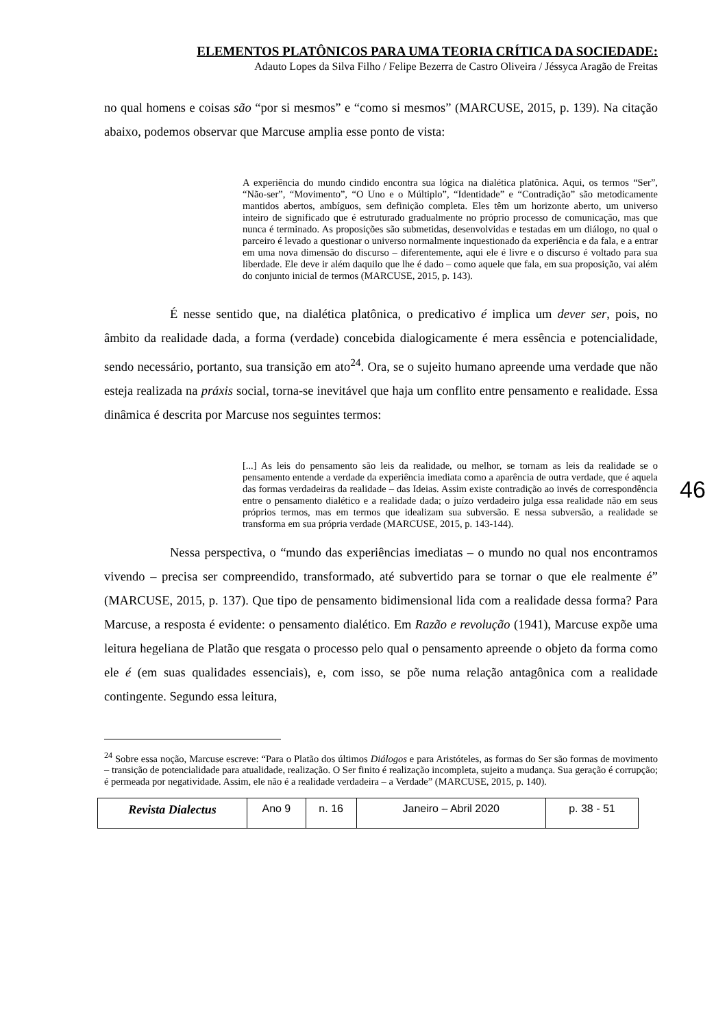ELEMENTOS PLATÔNICOS PARA UMA TEORIA CRÍTICA DA SOCIEDADE:
Adauto Lopes da Silva Filho / Felipe Bezerra de Castro Oliveira / Jéssyca Aragão de Freitas
no qual homens e coisas são “por si mesmos” e “como si mesmos” (MARCUSE, 2015, p. 139). Na citação abaixo, podemos observar que Marcuse amplia esse ponto de vista:
A experiência do mundo cindido encontra sua lógica na dialética platônica. Aqui, os termos “Ser”, “Não-ser”, “Movimento”, “O Uno e o Múltiplo”, “Identidade” e “Contradição” são metodicamente mantidos abertos, ambíguos, sem definição completa. Eles têm um horizonte aberto, um universo inteiro de significado que é estruturado gradualmente no próprio processo de comunicação, mas que nunca é terminado. As proposições são submetidas, desenvolvidas e testadas em um diálogo, no qual o parceiro é levado a questionar o universo normalmente inquestionado da experiência e da fala, e a entrar em uma nova dimensão do discurso – diferentemente, aqui ele é livre e o discurso é voltado para sua liberdade. Ele deve ir além daquilo que lhe é dado – como aquele que fala, em sua proposição, vai além do conjunto inicial de termos (MARCUSE, 2015, p. 143).
É nesse sentido que, na dialética platônica, o predicativo é implica um dever ser, pois, no âmbito da realidade dada, a forma (verdade) concebida dialogicamente é mera essência e potencialidade, sendo necessário, portanto, sua transição em ato<sup>24</sup>. Ora, se o sujeito humano apreende uma verdade que não esteja realizada na práxis social, torna-se inevitável que haja um conflito entre pensamento e realidade. Essa dinâmica é descrita por Marcuse nos seguintes termos:
[...] As leis do pensamento são leis da realidade, ou melhor, se tornam as leis da realidade se o pensamento entende a verdade da experiência imediata como a aparência de outra verdade, que é aquela das formas verdadeiras da realidade – das Ideias. Assim existe contradição ao invés de correspondência entre o pensamento dialético e a realidade dada; o juízo verdadeiro julga essa realidade não em seus próprios termos, mas em termos que idealizam sua subversão. E nessa subversão, a realidade se transforma em sua própria verdade (MARCUSE, 2015, p. 143-144).
Nessa perspectiva, o “mundo das experiências imediatas – o mundo no qual nos encontramos vivendo – precisa ser compreendido, transformado, até subvertido para se tornar o que ele realmente é” (MARCUSE, 2015, p. 137). Que tipo de pensamento bidimensional lida com a realidade dessa forma? Para Marcuse, a resposta é evidente: o pensamento dialético. Em Razão e revolução (1941), Marcuse expõe uma leitura hegeliana de Platão que resgata o processo pelo qual o pensamento apreende o objeto da forma como ele é (em suas qualidades essenciais), e, com isso, se põe numa relação antagônica com a realidade contingente. Segundo essa leitura,
46
<sup>24</sup> Sobre essa noção, Marcuse escreve: “Para o Platão dos últimos Diálogos e para Aristóteles, as formas do Ser são formas de movimento – transição de potencialidade para atualidade, realização. O Ser finito é realização incompleta, sujeito a mudança. Sua geração é corrupção; é permeada por negatividade. Assim, ele não é a realidade verdadeira – a Verdade” (MARCUSE, 2015, p. 140).
| Revista Dialectus | Ano 9 | n. 16 | Janeiro – Abril 2020 | p. 38 - 51 |